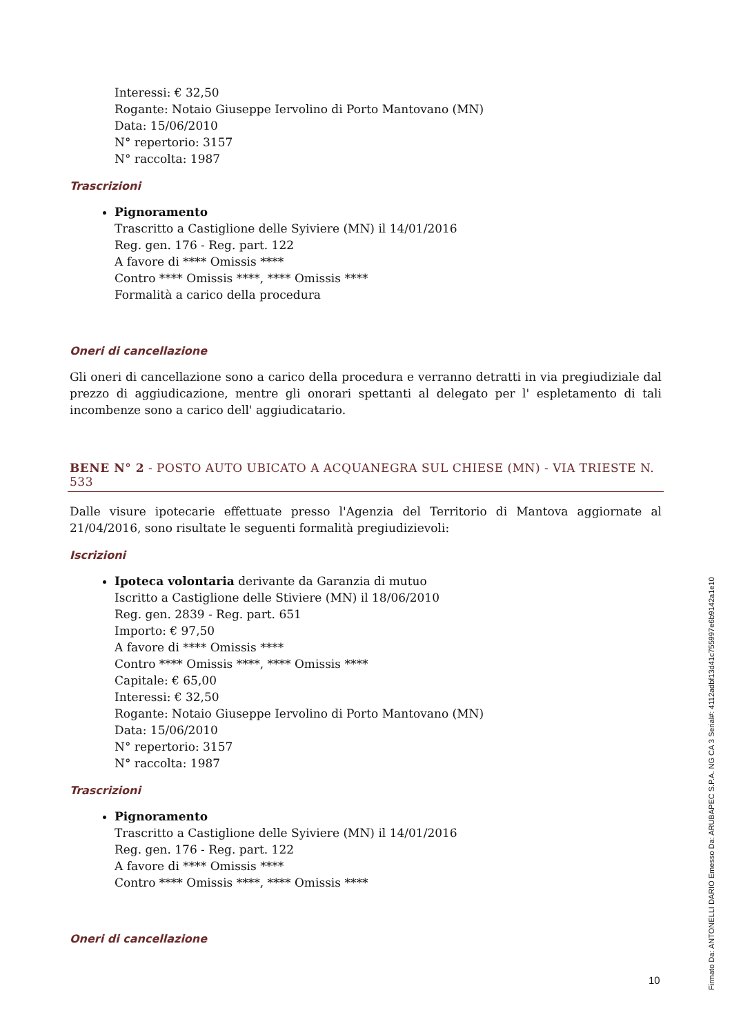Interessi: € 32,50
Rogante: Notaio Giuseppe Iervolino di Porto Mantovano (MN)
Data: 15/06/2010
N° repertorio: 3157
N° raccolta: 1987
Trascrizioni
Pignoramento
Trascritto a Castiglione delle Syiviere (MN) il 14/01/2016
Reg. gen. 176 - Reg. part. 122
A favore di **** Omissis ****
Contro **** Omissis ****, **** Omissis ****
Formalità a carico della procedura
Oneri di cancellazione
Gli oneri di cancellazione sono a carico della procedura e verranno detratti in via pregiudiziale dal prezzo di aggiudicazione, mentre gli onorari spettanti al delegato per l' espletamento di tali incombenze sono a carico dell' aggiudicatario.
BENE N° 2 - POSTO AUTO UBICATO A ACQUANEGRA SUL CHIESE (MN) - VIA TRIESTE N. 533
Dalle visure ipotecarie effettuate presso l'Agenzia del Territorio di Mantova aggiornate al 21/04/2016, sono risultate le seguenti formalità pregiudizievoli:
Iscrizioni
Ipoteca volontaria derivante da Garanzia di mutuo
Iscritto a Castiglione delle Stiviere (MN) il 18/06/2010
Reg. gen. 2839 - Reg. part. 651
Importo: € 97,50
A favore di **** Omissis ****
Contro **** Omissis ****, **** Omissis ****
Capitale: € 65,00
Interessi: € 32,50
Rogante: Notaio Giuseppe Iervolino di Porto Mantovano (MN)
Data: 15/06/2010
N° repertorio: 3157
N° raccolta: 1987
Trascrizioni
Pignoramento
Trascritto a Castiglione delle Syiviere (MN) il 14/01/2016
Reg. gen. 176 - Reg. part. 122
A favore di **** Omissis ****
Contro **** Omissis ****, **** Omissis ****
Oneri di cancellazione
10
Firmato Da: ANTONELLI DARIO Emesso Da: ARUBAPEC S.P.A. NG CA 3 Serial#: 4112adbf13d41c755997e6b9142a1e10